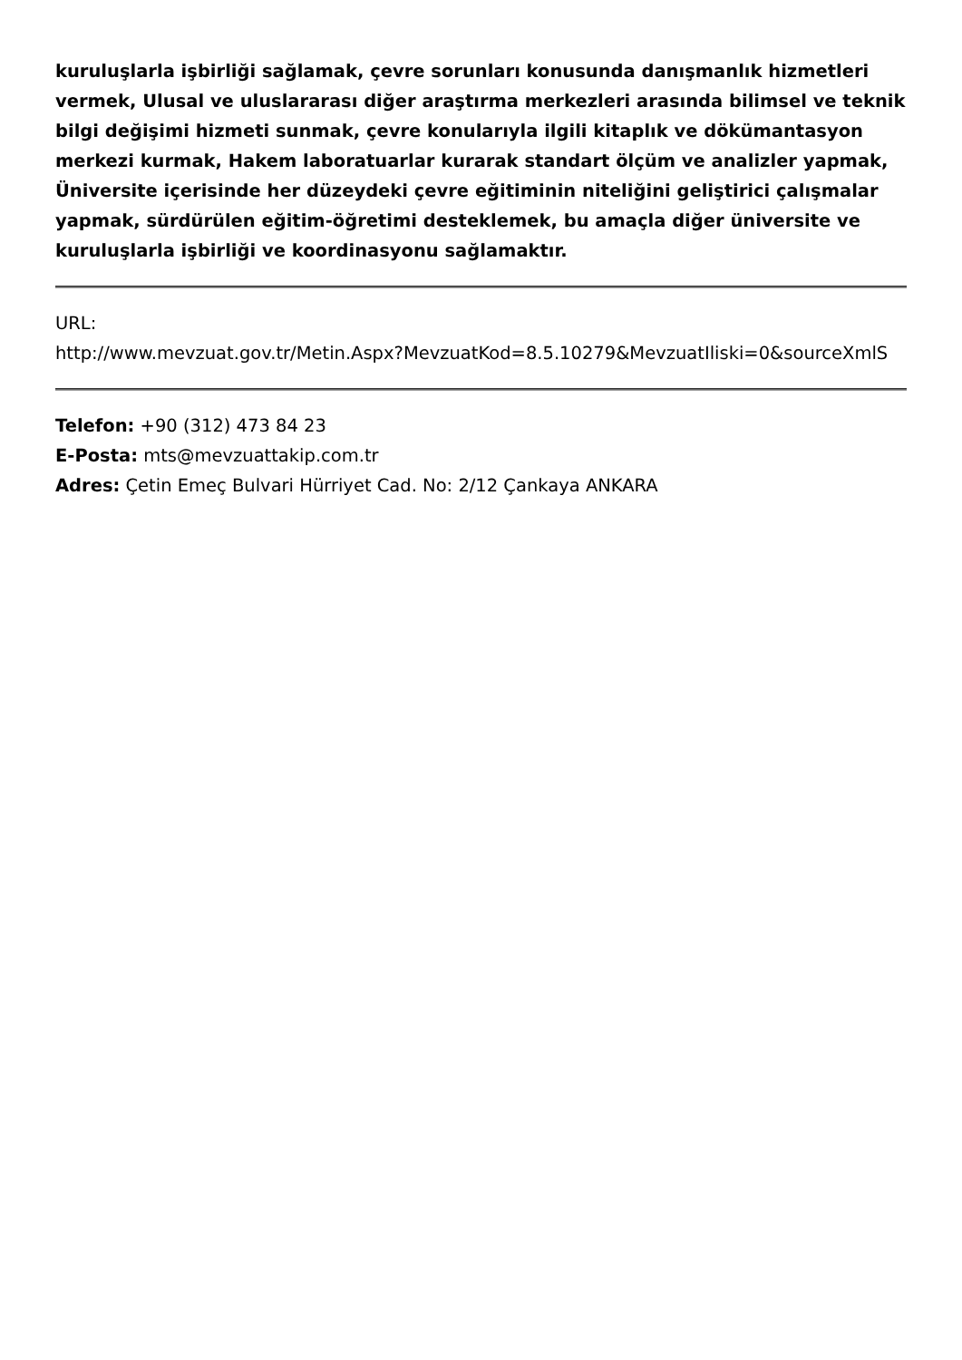kuruluşlarla işbirliği sağlamak, çevre sorunları konusunda danışmanlık hizmetleri vermek, Ulusal ve uluslararası diğer araştırma merkezleri arasında bilimsel ve teknik bilgi değişimi hizmeti sunmak, çevre konularıyla ilgili kitaplık ve dökümantasyon merkezi kurmak, Hakem laboratuarlar kurarak standart ölçüm ve analizler yapmak, Üniversite içerisinde her düzeydeki çevre eğitiminin niteliğini geliştirici çalışmalar yapmak, sürdürülen eğitim-öğretimi desteklemek, bu amaçla diğer üniversite ve kuruluşlarla işbirliği ve koordinasyonu sağlamaktır.
URL:
http://www.mevzuat.gov.tr/Metin.Aspx?MevzuatKod=8.5.10279&MevzuatIliski=0&sourceXmlS
Telefon: +90 (312) 473 84 23
E-Posta: mts@mevzuattakip.com.tr
Adres: Çetin Emeç Bulvari Hürriyet Cad. No: 2/12 Çankaya ANKARA